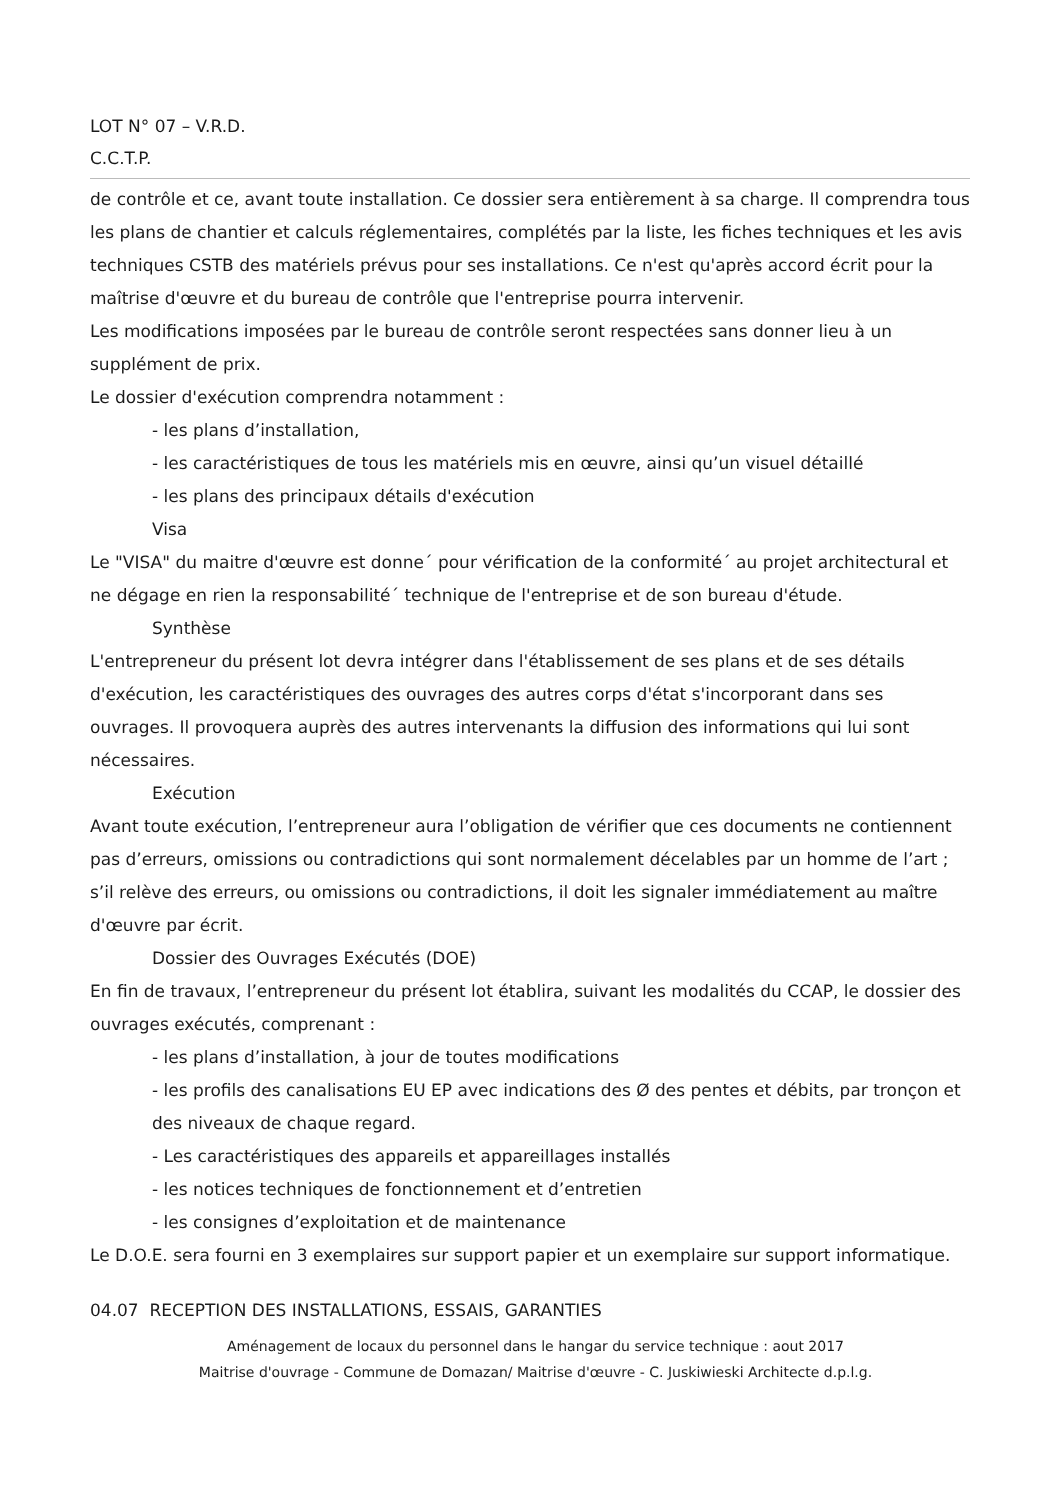LOT N° 07 – V.R.D.
C.C.T.P.
de contrôle et ce, avant toute installation. Ce dossier sera entièrement à sa charge. Il comprendra tous les plans de chantier et calculs réglementaires, complétés par la liste, les fiches techniques et les avis techniques CSTB des matériels prévus pour ses installations. Ce n'est qu'après accord écrit pour la maîtrise d'œuvre et du bureau de contrôle que l'entreprise pourra intervenir.
Les modifications imposées par le bureau de contrôle seront respectées sans donner lieu à un supplément de prix.
Le dossier d'exécution comprendra notamment :
- les plans d’installation,
- les caractéristiques de tous les matériels mis en œuvre, ainsi qu’un visuel détaillé
- les plans des principaux détails d'exécution
Visa
Le "VISA" du maitre d'œuvre est donne´ pour vérification de la conformité´ au projet architectural et ne dégage en rien la responsabilité´ technique de l'entreprise et de son bureau d'étude.
Synthèse
L'entrepreneur du présent lot devra intégrer dans l'établissement de ses plans et de ses détails d'exécution, les caractéristiques des ouvrages des autres corps d'état s'incorporant dans ses ouvrages. Il provoquera auprès des autres intervenants la diffusion des informations qui lui sont nécessaires.
Exécution
Avant toute exécution, l’entrepreneur aura l’obligation de vérifier que ces documents ne contiennent pas d’erreurs, omissions ou contradictions qui sont normalement décelables par un homme de l’art ; s’il relève des erreurs, ou omissions ou contradictions, il doit les signaler immédiatement au maître d'œuvre par écrit.
Dossier des Ouvrages Exécutés (DOE)
En fin de travaux, l’entrepreneur du présent lot établira, suivant les modalités du CCAP, le dossier des ouvrages exécutés, comprenant :
- les plans d’installation, à jour de toutes modifications
- les profils des canalisations EU EP avec indications des Ø des pentes et débits, par tronçon et des niveaux de chaque regard.
- Les caractéristiques des appareils et appareillages installés
- les notices techniques de fonctionnement et d’entretien
- les consignes d’exploitation et de maintenance
Le D.O.E. sera fourni en 3 exemplaires sur support papier et un exemplaire sur support informatique.
04.07 RECEPTION DES INSTALLATIONS, ESSAIS, GARANTIES
Aménagement de locaux du personnel dans le hangar du service technique : aout 2017
Maitrise d'ouvrage - Commune de Domazan/ Maitrise d'œuvre - C. Juskiwieski Architecte d.p.l.g.